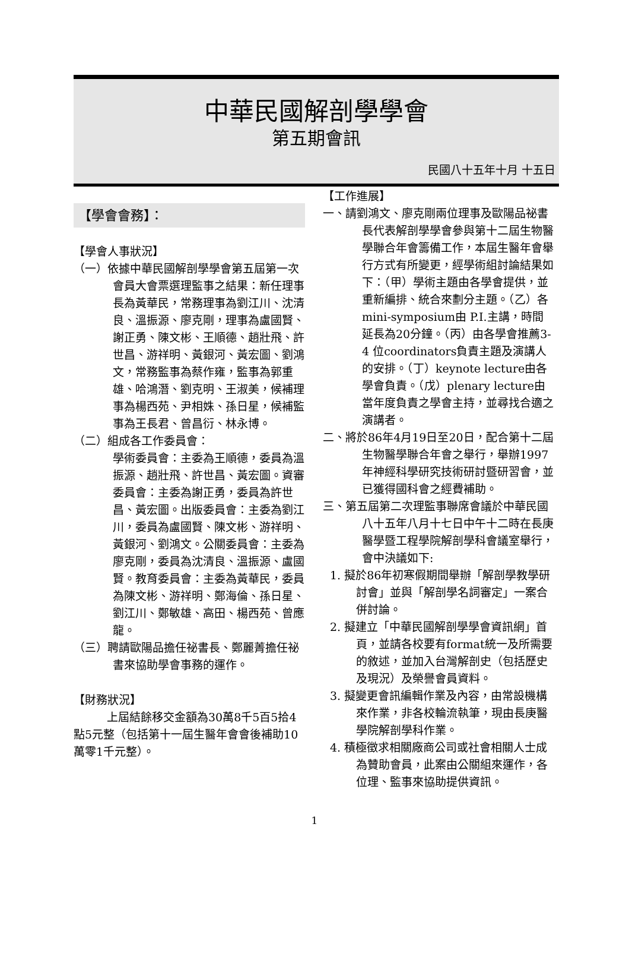中華民國解剖學學會
第五期會訊
民國八十五年十月 十五日
【學會會務】：
【學會人事狀況】
（一）依據中華民國解剖學學會第五屆第一次會員大會票選理監事之結果：新任理事長為黃華民，常務理事為劉江川、沈清良、溫振源、廖克剛，理事為盧國賢、謝正勇、陳文彬、王順德、趙壯飛、許世昌、游祥明、黃銀河、黃宏圖、劉鴻文，常務監事為蔡作雍，監事為郭重雄、哈鴻潛、劉克明、王淑美，候補理事為楊西苑、尹相姝、孫日星，候補監事為王長君、曾昌衍、林永博。
（二）組成各工作委員會：
學術委員會：主委為王順德，委員為溫振源、趙壯飛、許世昌、黃宏圖。資審委員會：主委為謝正勇，委員為許世昌、黃宏圖。出版委員會：主委為劉江川，委員為盧國賢、陳文彬、游祥明、黃銀河、劉鴻文。公關委員會：主委為廖克剛，委員為沈清良、溫振源、盧國賢。教育委員會：主委為黃華民，委員為陳文彬、游祥明、鄭海倫、孫日星、劉江川、鄭敏雄、高田、楊西苑、曾應龍。
（三）聘請歐陽品擔任祕書長、鄭麗菁擔任祕書來協助學會事務的運作。
【財務狀況】
上屆結餘移交金額為30萬8千5百5拾4點5元整（包括第十一屆生醫年會會後補助10萬零1千元整）。
【工作進展】
一、請劉鴻文、廖克剛兩位理事及歐陽品祕書長代表解剖學學會參與第十二屆生物醫學聯合年會籌備工作，本屆生醫年會舉行方式有所變更，經學術組討論結果如下：（甲）學術主題由各學會提供，並重新編排、統合來劃分主題。（乙）各mini-symposium由 P.I.主講，時間延長為20分鐘。（丙）由各學會推薦3-4 位coordinators負責主題及演講人的安排。（丁）keynote lecture由各學會負責。（戊）plenary lecture由當年度負責之學會主持，並尋找合適之演講者。
二、將於86年4月19日至20日，配合第十二屆生物醫學聯合年會之舉行，舉辦1997年神經科學研究技術研討暨研習會，並已獲得國科會之經費補助。
三、第五屆第二次理監事聯席會議於中華民國八十五年八月十七日中午十二時在長庚醫學暨工程學院解剖學科會議室舉行，會中決議如下:
1. 擬於86年初寒假期間舉辦「解剖學教學研討會」並與「解剖學名詞審定」一案合併討論。
2. 擬建立「中華民國解剖學學會資訊網」首頁，並請各校要有format統一及所需要的敘述，並加入台灣解剖史（包括歷史及現況）及榮譽會員資料。
3. 擬變更會訊編輯作業及內容，由常設機構來作業，非各校輪流執筆，現由長庚醫學院解剖學科作業。
4. 積極徵求相關廠商公司或社會相關人士成為贊助會員，此案由公關組來運作，各位理、監事來協助提供資訊。
1